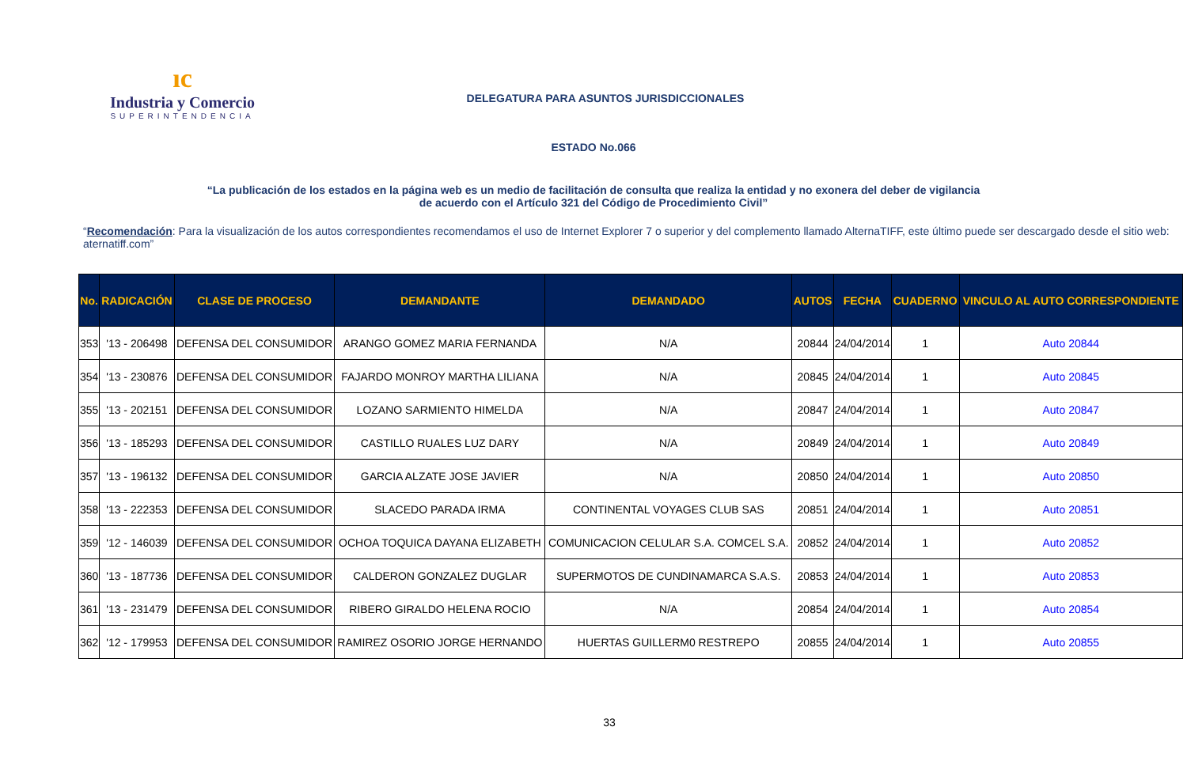ıc
Industria y Comercio
SUPERINTENDENCIA
DELEGATURA PARA ASUNTOS JURISDICCIONALES
ESTADO No.066
“La publicación de los estados en la página web es un medio de facilitación de consulta que realiza la entidad y no exonera del deber de vigilancia
de acuerdo con el Artículo 321 del Código de Procedimiento Civil”
“Recomendación: Para la visualización de los autos correspondientes recomendamos el uso de Internet Explorer 7 o superior y del complemento llamado AlternaTIFF, este último puede ser descargado desde el sitio web: aternatiff.com”
| No. | RADICACIÓN | CLASE DE PROCESO | DEMANDANTE | DEMANDADO | AUTOS | FECHA | CUADERNO | VINCULO AL AUTO CORRESPONDIENTE |
| --- | --- | --- | --- | --- | --- | --- | --- | --- |
| 353 | '13 - 206498 | DEFENSA DEL CONSUMIDOR | ARANGO GOMEZ MARIA FERNANDA | N/A | 20844 | 24/04/2014 | 1 | Auto 20844 |
| 354 | '13 - 230876 | DEFENSA DEL CONSUMIDOR | FAJARDO MONROY MARTHA LILIANA | N/A | 20845 | 24/04/2014 | 1 | Auto 20845 |
| 355 | '13 - 202151 | DEFENSA DEL CONSUMIDOR | LOZANO SARMIENTO HIMELDA | N/A | 20847 | 24/04/2014 | 1 | Auto 20847 |
| 356 | '13 - 185293 | DEFENSA DEL CONSUMIDOR | CASTILLO RUALES LUZ DARY | N/A | 20849 | 24/04/2014 | 1 | Auto 20849 |
| 357 | '13 - 196132 | DEFENSA DEL CONSUMIDOR | GARCIA ALZATE JOSE JAVIER | N/A | 20850 | 24/04/2014 | 1 | Auto 20850 |
| 358 | '13 - 222353 | DEFENSA DEL CONSUMIDOR | SLACEDO PARADA IRMA | CONTINENTAL VOYAGES CLUB SAS | 20851 | 24/04/2014 | 1 | Auto 20851 |
| 359 | '12 - 146039 | DEFENSA DEL CONSUMIDOR | OCHOA TOQUICA DAYANA ELIZABETH | COMUNICACION CELULAR S.A. COMCEL S.A. | 20852 | 24/04/2014 | 1 | Auto 20852 |
| 360 | '13 - 187736 | DEFENSA DEL CONSUMIDOR | CALDERON GONZALEZ DUGLAR | SUPERMOTOS DE CUNDINAMARCA S.A.S. | 20853 | 24/04/2014 | 1 | Auto 20853 |
| 361 | '13 - 231479 | DEFENSA DEL CONSUMIDOR | RIBERO GIRALDO HELENA ROCIO | N/A | 20854 | 24/04/2014 | 1 | Auto 20854 |
| 362 | '12 - 179953 | DEFENSA DEL CONSUMIDOR | RAMIREZ OSORIO JORGE HERNANDO | HUERTAS GUILLERM0 RESTREPO | 20855 | 24/04/2014 | 1 | Auto 20855 |
33